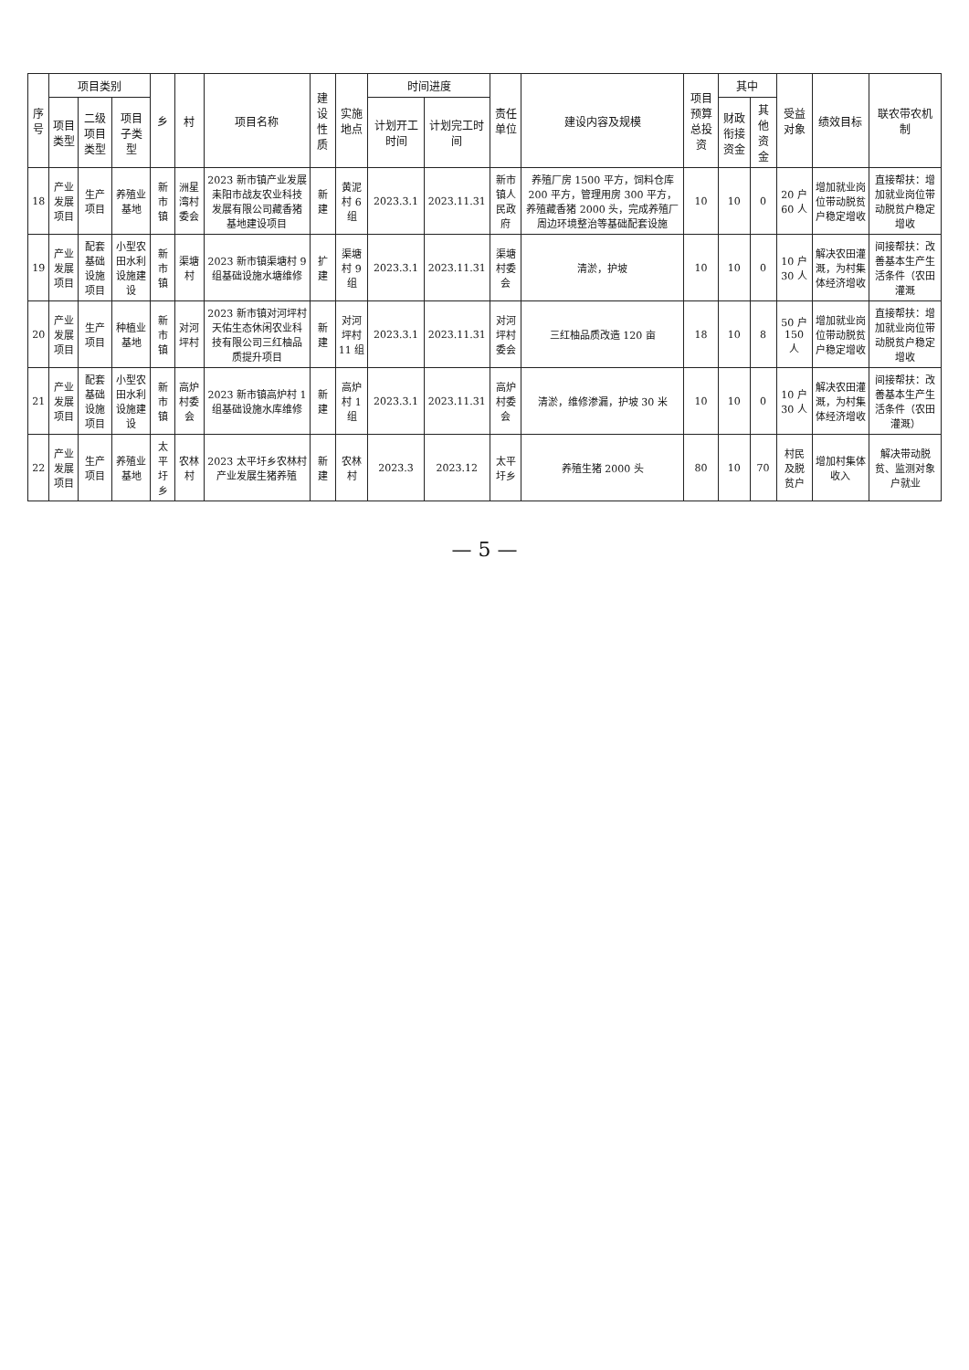| 序号 | 项目类别 | | | 乡 | 村 | 项目名称 | 建设性质 | 实施地点 | 时间进度 | | 责任单位 | 建设内容及规模 | 项目预算总投资 | 其中 | | 受益对象 | 绩效目标 | 联农带农机制 |
| --- | --- | --- | --- | --- | --- | --- | --- | --- | --- | --- | --- | --- | --- | --- | --- | --- | --- | --- |
| | 项目类型 | 二级项目类型 | 项目子类型 | | | | | | 计划开工时间 | 计划完工时间 | | | | 财政衔接资金 | 其他资金 | | | |
| 18 | 产业发展项目 | 生产项目 | 养殖业基地 | 新市镇 | 洲星湾村委会 | 2023 新市镇产业发展耒阳市战友农业科技发展有限公司藏香猪基地建设项目 | 新建 | 黄泥村 6 组 | 2023.3.1 | 2023.11.31 | 新市镇人民政府 | 养殖厂房 1500 平方，饲料仓库 200 平方，管理用房 300 平方，养殖藏香猪 2000 头，完成养殖厂周边环境整治等基础配套设施 | 10 | 10 | 0 | 20 户 60 人 | 增加就业岗位带动脱贫户稳定增收 | 直接帮扶：增加就业岗位带动脱贫户稳定增收 |
| 19 | 产业发展项目 | 配套基础设施项目 | 小型农田水利设施建设 | 新市镇 | 渠塘村 | 2023 新市镇渠塘村 9 组基础设施水塘维修 | 扩建 | 渠塘村 9 组 | 2023.3.1 | 2023.11.31 | 渠塘村委会 | 清淤，护坡 | 10 | 10 | 0 | 10 户 30 人 | 解决农田灌溉，为村集体经济增收 | 间接帮扶：改善基本生产生活条件（农田灌溉 |
| 20 | 产业发展项目 | 生产项目 | 种植业基地 | 新市镇 | 对河坪村 | 2023 新市镇对河坪村天佑生态休闲农业科技有限公司三红柚品质提升项目 | 新建 | 对河坪村 11 组 | 2023.3.1 | 2023.11.31 | 对河坪村委会 | 三红柚品质改造 120 亩 | 18 | 10 | 8 | 50 户 150 人 | 增加就业岗位带动脱贫户稳定增收 | 直接帮扶：增加就业岗位带动脱贫户稳定增收 |
| 21 | 产业发展项目 | 配套基础设施项目 | 小型农田水利设施建设 | 新市镇 | 高炉村委会 | 2023 新市镇高炉村 1 组基础设施水库维修 | 新建 | 高炉村 1 组 | 2023.3.1 | 2023.11.31 | 高炉村委会 | 清淤，维修渗漏，护坡 30 米 | 10 | 10 | 0 | 10 户 30 人 | 解决农田灌溉，为村集体经济增收 | 间接帮扶：改善基本生产生活条件（农田灌溉） |
| 22 | 产业发展项目 | 生产项目 | 养殖业基地 | 太平圩乡 | 农林村 | 2023 太平圩乡农林村产业发展生猪养殖 | 新建 | 农林村 | 2023.3 | 2023.12 | 太平圩乡 | 养殖生猪 2000 头 | 80 | 10 | 70 | 村民及脱贫户 | 增加村集体收入 | 解决带动脱贫、监测对象户就业 |
— 5 —